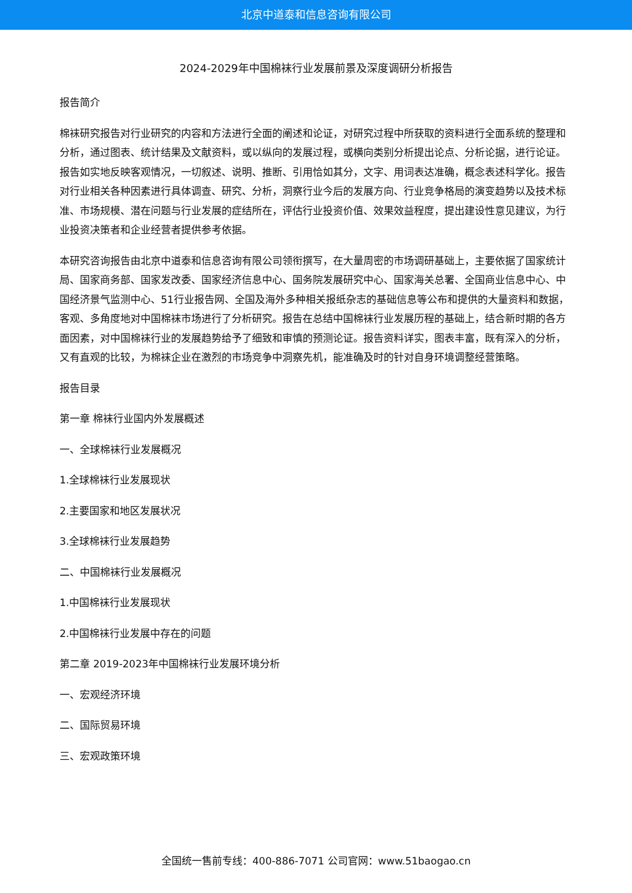北京中道泰和信息咨询有限公司
2024-2029年中国棉袜行业发展前景及深度调研分析报告
报告简介
棉袜研究报告对行业研究的内容和方法进行全面的阐述和论证，对研究过程中所获取的资料进行全面系统的整理和分析，通过图表、统计结果及文献资料，或以纵向的发展过程，或横向类别分析提出论点、分析论据，进行论证。报告如实地反映客观情况，一切叙述、说明、推断、引用恰如其分，文字、用词表达准确，概念表述科学化。报告对行业相关各种因素进行具体调查、研究、分析，洞察行业今后的发展方向、行业竞争格局的演变趋势以及技术标准、市场规模、潜在问题与行业发展的症结所在，评估行业投资价值、效果效益程度，提出建设性意见建议，为行业投资决策者和企业经营者提供参考依据。
本研究咨询报告由北京中道泰和信息咨询有限公司领衔撰写，在大量周密的市场调研基础上，主要依据了国家统计局、国家商务部、国家发改委、国家经济信息中心、国务院发展研究中心、国家海关总署、全国商业信息中心、中国经济景气监测中心、51行业报告网、全国及海外多种相关报纸杂志的基础信息等公布和提供的大量资料和数据，客观、多角度地对中国棉袜市场进行了分析研究。报告在总结中国棉袜行业发展历程的基础上，结合新时期的各方面因素，对中国棉袜行业的发展趋势给予了细致和审慎的预测论证。报告资料详实，图表丰富，既有深入的分析，又有直观的比较，为棉袜企业在激烈的市场竞争中洞察先机，能准确及时的针对自身环境调整经营策略。
报告目录
第一章 棉袜行业国内外发展概述
一、全球棉袜行业发展概况
1.全球棉袜行业发展现状
2.主要国家和地区发展状况
3.全球棉袜行业发展趋势
二、中国棉袜行业发展概况
1.中国棉袜行业发展现状
2.中国棉袜行业发展中存在的问题
第二章 2019-2023年中国棉袜行业发展环境分析
一、宏观经济环境
二、国际贸易环境
三、宏观政策环境
全国统一售前专线：400-886-7071 公司官网：www.51baogao.cn